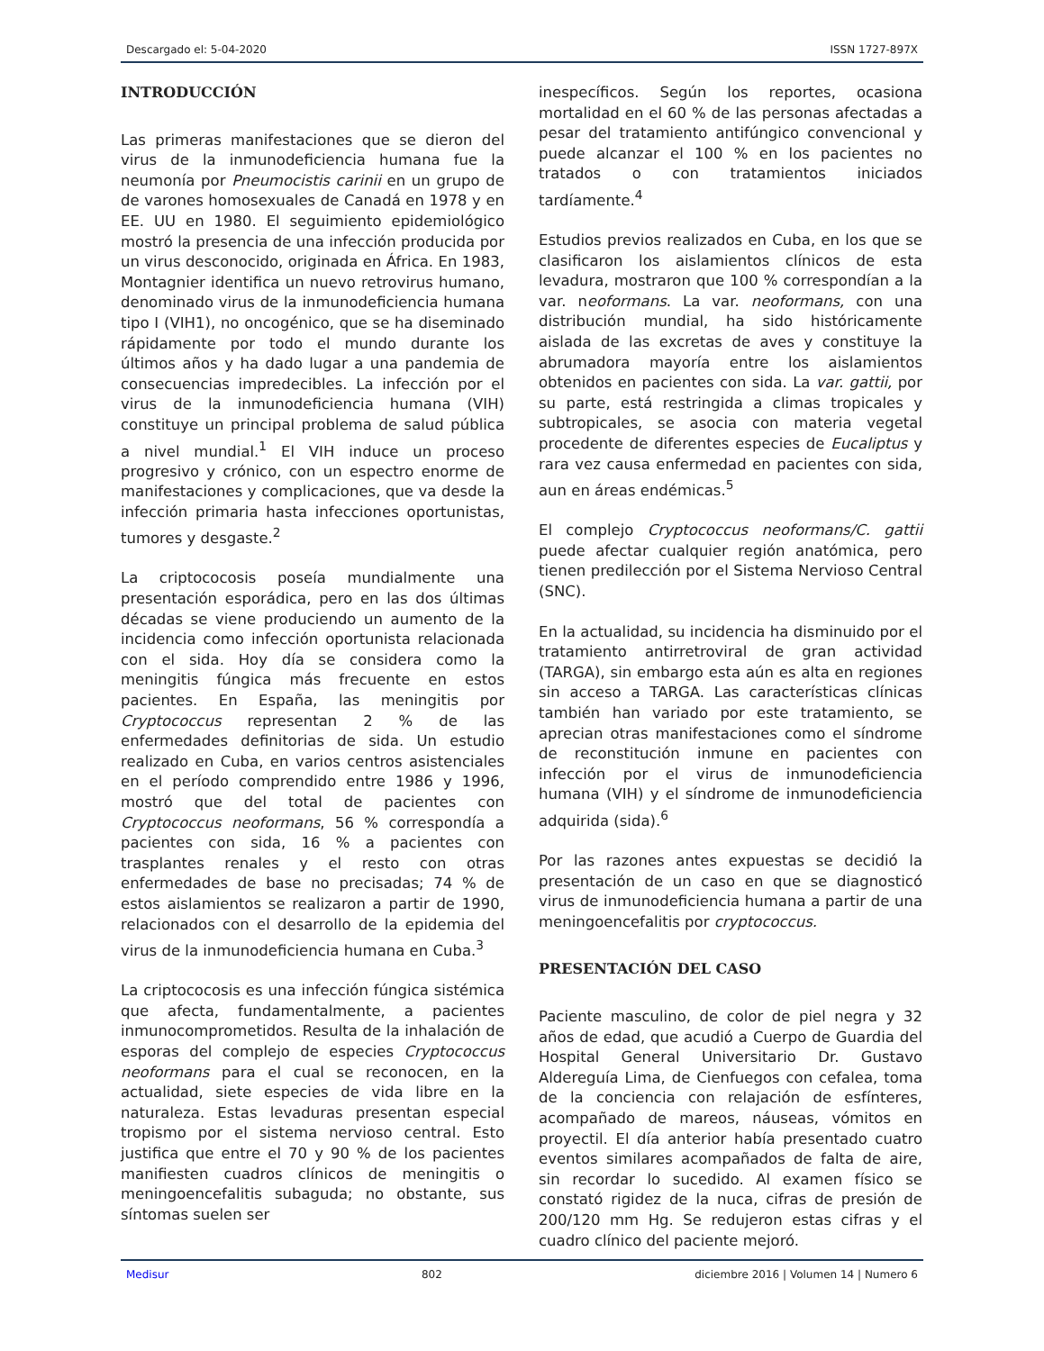Descargado el: 5-04-2020 ISSN 1727-897X
INTRODUCCIÓN
Las primeras manifestaciones que se dieron del virus de la inmunodeficiencia humana fue la neumonía por Pneumocistis carinii en un grupo de de varones homosexuales de Canadá en 1978 y en EE. UU en 1980. El seguimiento epidemiológico mostró la presencia de una infección producida por un virus desconocido, originada en África. En 1983, Montagnier identifica un nuevo retrovirus humano, denominado virus de la inmunodeficiencia humana tipo I (VIH1), no oncogénico, que se ha diseminado rápidamente por todo el mundo durante los últimos años y ha dado lugar a una pandemia de consecuencias impredecibles. La infección por el virus de la inmunodeficiencia humana (VIH) constituye un principal problema de salud pública a nivel mundial.<sup>1</sup> El VIH induce un proceso progresivo y crónico, con un espectro enorme de manifestaciones y complicaciones, que va desde la infección primaria hasta infecciones oportunistas, tumores y desgaste.<sup>2</sup>
La criptococosis poseía mundialmente una presentación esporádica, pero en las dos últimas décadas se viene produciendo un aumento de la incidencia como infección oportunista relacionada con el sida. Hoy día se considera como la meningitis fúngica más frecuente en estos pacientes. En España, las meningitis por Cryptococcus representan 2 % de las enfermedades definitorias de sida. Un estudio realizado en Cuba, en varios centros asistenciales en el período comprendido entre 1986 y 1996, mostró que del total de pacientes con Cryptococcus neoformans, 56 % correspondía a pacientes con sida, 16 % a pacientes con trasplantes renales y el resto con otras enfermedades de base no precisadas; 74 % de estos aislamientos se realizaron a partir de 1990, relacionados con el desarrollo de la epidemia del virus de la inmunodeficiencia humana en Cuba.<sup>3</sup>
La criptococosis es una infección fúngica sistémica que afecta, fundamentalmente, a pacientes inmunocomprometidos. Resulta de la inhalación de esporas del complejo de especies Cryptococcus neoformans para el cual se reconocen, en la actualidad, siete especies de vida libre en la naturaleza. Estas levaduras presentan especial tropismo por el sistema nervioso central. Esto justifica que entre el 70 y 90 % de los pacientes manifiesten cuadros clínicos de meningitis o meningoencefalitis subaguda; no obstante, sus síntomas suelen ser
inespecíficos. Según los reportes, ocasiona mortalidad en el 60 % de las personas afectadas a pesar del tratamiento antifúngico convencional y puede alcanzar el 100 % en los pacientes no tratados o con tratamientos iniciados tardíamente.<sup>4</sup>
Estudios previos realizados en Cuba, en los que se clasificaron los aislamientos clínicos de esta levadura, mostraron que 100 % correspondían a la var. neoformans. La var. neoformans, con una distribución mundial, ha sido históricamente aislada de las excretas de aves y constituye la abrumadora mayoría entre los aislamientos obtenidos en pacientes con sida. La var. gattii, por su parte, está restringida a climas tropicales y subtropicales, se asocia con materia vegetal procedente de diferentes especies de Eucaliptus y rara vez causa enfermedad en pacientes con sida, aun en áreas endémicas.<sup>5</sup>
El complejo Cryptococcus neoformans/C. gattii puede afectar cualquier región anatómica, pero tienen predilección por el Sistema Nervioso Central (SNC).
En la actualidad, su incidencia ha disminuido por el tratamiento antirretroviral de gran actividad (TARGA), sin embargo esta aún es alta en regiones sin acceso a TARGA. Las características clínicas también han variado por este tratamiento, se aprecian otras manifestaciones como el síndrome de reconstitución inmune en pacientes con infección por el virus de inmunodeficiencia humana (VIH) y el síndrome de inmunodeficiencia adquirida (sida).<sup>6</sup>
Por las razones antes expuestas se decidió la presentación de un caso en que se diagnosticó virus de inmunodeficiencia humana a partir de una meningoencefalitis por cryptococcus.
PRESENTACIÓN DEL CASO
Paciente masculino, de color de piel negra y 32 años de edad, que acudió a Cuerpo de Guardia del Hospital General Universitario Dr. Gustavo Aldereguía Lima, de Cienfuegos con cefalea, toma de la conciencia con relajación de esfínteres, acompañado de mareos, náuseas, vómitos en proyectil. El día anterior había presentado cuatro eventos similares acompañados de falta de aire, sin recordar lo sucedido. Al examen físico se constató rigidez de la nuca, cifras de presión de 200/120 mm Hg. Se redujeron estas cifras y el cuadro clínico del paciente mejoró.
Medisur 802 diciembre 2016 | Volumen 14 | Numero 6